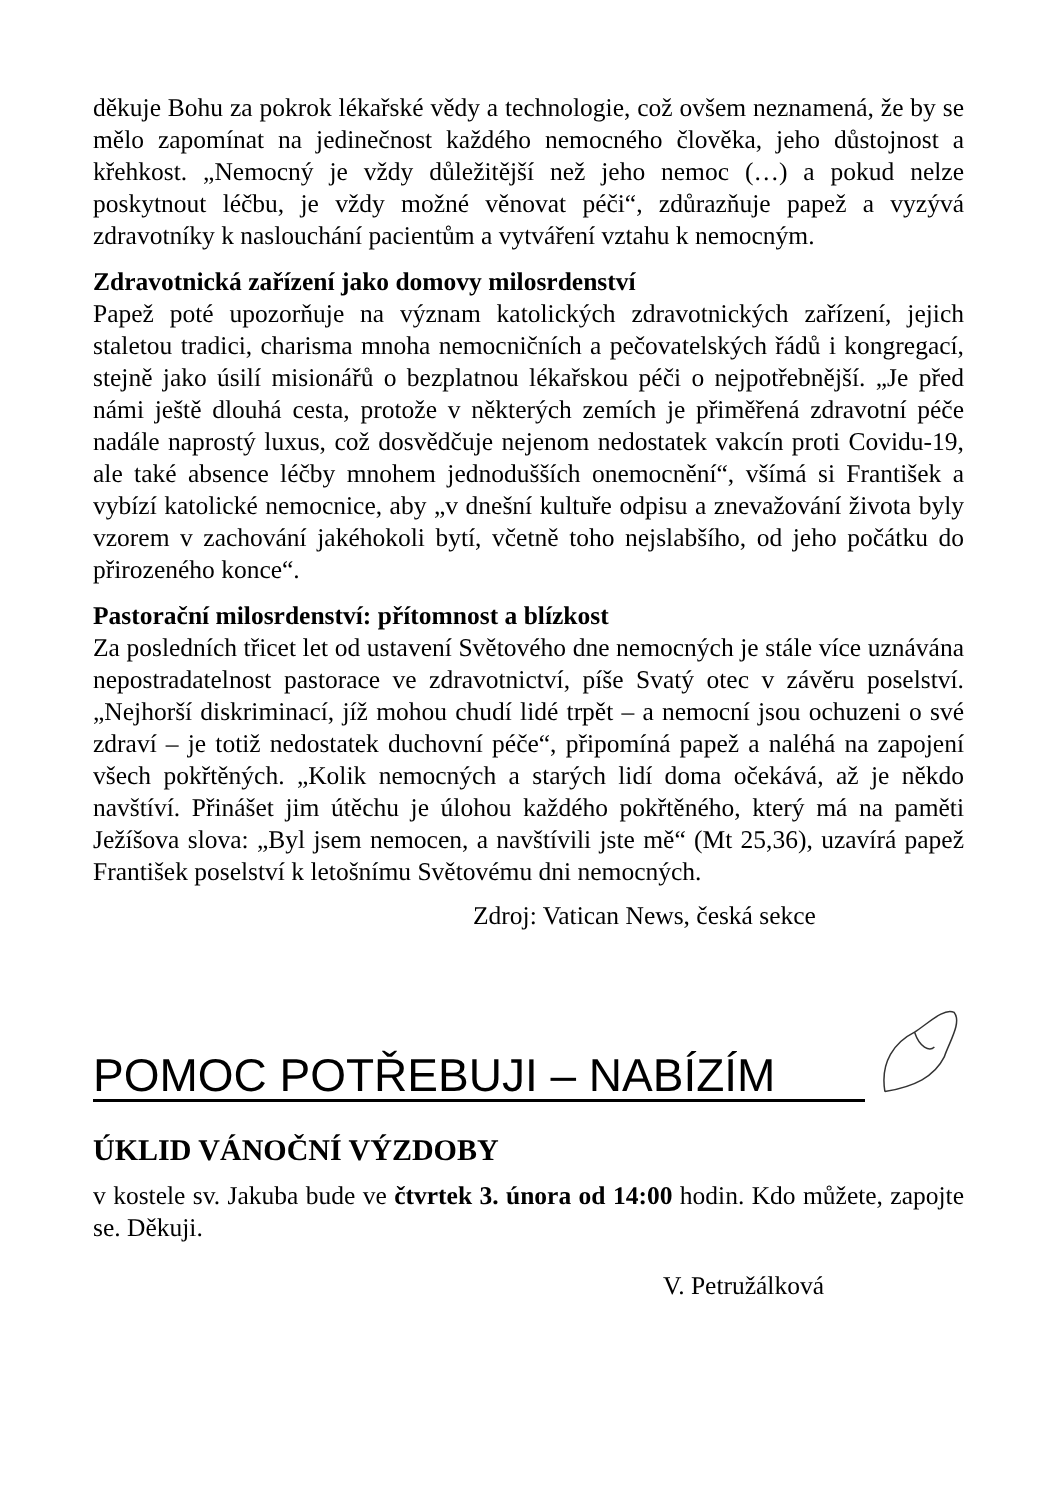děkuje Bohu za pokrok lékařské vědy a technologie, což ovšem neznamená, že by se mělo zapomínat na jedinečnost každého nemocného člověka, jeho důstojnost a křehkost. „Nemocný je vždy důležitější než jeho nemoc (…) a pokud nelze poskytnout léčbu, je vždy možné věnovat péči“, zdůrazňuje papež a vyzývá zdravotníky k naslouchání pacientům a vytváření vztahu k nemocným.
Zdravotnická zařízení jako domovy milosrdenství
Papež poté upozorňuje na význam katolických zdravotnických zařízení, jejich staletou tradici, charisma mnoha nemocničních a pečovatelských řádů i kongregací, stejně jako úsilí misionářů o bezplatnou lékařskou péči o nejpotřebnější. „Je před námi ještě dlouhá cesta, protože v některých zemích je přiměřená zdravotní péče nadále naprostý luxus, což dosvědčuje nejenom nedostatek vakcín proti Covidu-19, ale také absence léčby mnohem jednodušších onemocnění“, všímá si František a vybízí katolické nemocnice, aby „v dnešní kultuře odpisu a znevažování života byly vzorem v zachování jakéhokoli bytí, včetně toho nejslabšího, od jeho počátku do přirozeného konce“.
Pastorační milosrdenství: přítomnost a blízkost
Za posledních třicet let od ustavení Světového dne nemocných je stále více uznávána nepostradatelnost pastorace ve zdravotnictví, píše Svatý otec v závěru poselství. „Nejhorší diskriminací, jíž mohou chudí lidé trpět – a nemocní jsou ochuzeni o své zdraví – je totiž nedostatek duchovní péče“, připomíná papež a naléhá na zapojení všech pokřtěných. „Kolik nemocných a starých lidí doma očekává, až je někdo navštíví. Přinášet jim útěchu je úlohou každého pokřtěného, který má na paměti Ježíšova slova: „Byl jsem nemocen, a navštívili jste mě“ (Mt 25,36), uzavírá papež František poselství k letošnímu Světovému dni nemocných.
Zdroj: Vatican News, česká sekce
POMOC POTŘEBUJI – NABÍZÍM
ÚKLID VÁNOČNÍ VÝZDOBY
v kostele sv. Jakuba bude ve čtvrtek 3. února od 14:00 hodin. Kdo můžete, zapojte se. Děkuji.
V. Petružálková